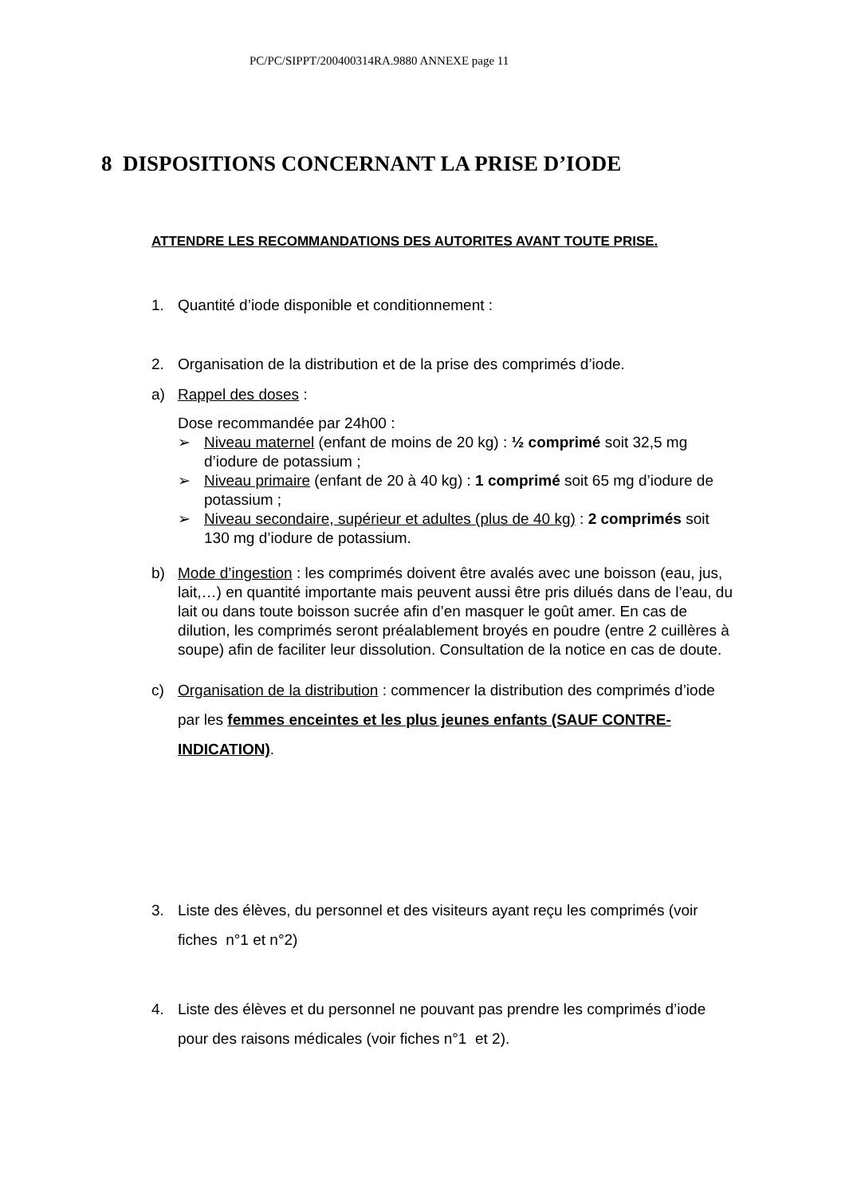PC/PC/SIPPT/200400314RA.9880 ANNEXE page 11
8 DISPOSITIONS CONCERNANT LA PRISE D’IODE
ATTENDRE LES RECOMMANDATIONS DES AUTORITES AVANT TOUTE PRISE.
1. Quantité d’iode disponible et conditionnement :
2. Organisation de la distribution et de la prise des comprimés d’iode.
a) Rappel des doses :
Dose recommandée par 24h00 :
➢ Niveau maternel (enfant de moins de 20 kg) : ½ comprimé soit 32,5 mg d’iodure de potassium ;
➢ Niveau primaire (enfant de 20 à 40 kg) : 1 comprimé soit 65 mg d’iodure de potassium ;
➢ Niveau secondaire, supérieur et adultes (plus de 40 kg) : 2 comprimés soit 130 mg d’iodure de potassium.
b) Mode d’ingestion : les comprimés doivent être avalés avec une boisson (eau, jus, lait,…) en quantité importante mais peuvent aussi être pris dilués dans de l’eau, du lait ou dans toute boisson sucrée afin d’en masquer le goût amer. En cas de dilution, les comprimés seront préalablement broyés en poudre (entre 2 cuillères à soupe) afin de faciliter leur dissolution. Consultation de la notice en cas de doute.
c) Organisation de la distribution : commencer la distribution des comprimés d’iode par les femmes enceintes et les plus jeunes enfants (SAUF CONTRE-INDICATION).
3. Liste des élèves, du personnel et des visiteurs ayant reçu les comprimés (voir fiches n°1 et n°2)
4. Liste des élèves et du personnel ne pouvant pas prendre les comprimés d’iode pour des raisons médicales (voir fiches n°1 et 2).